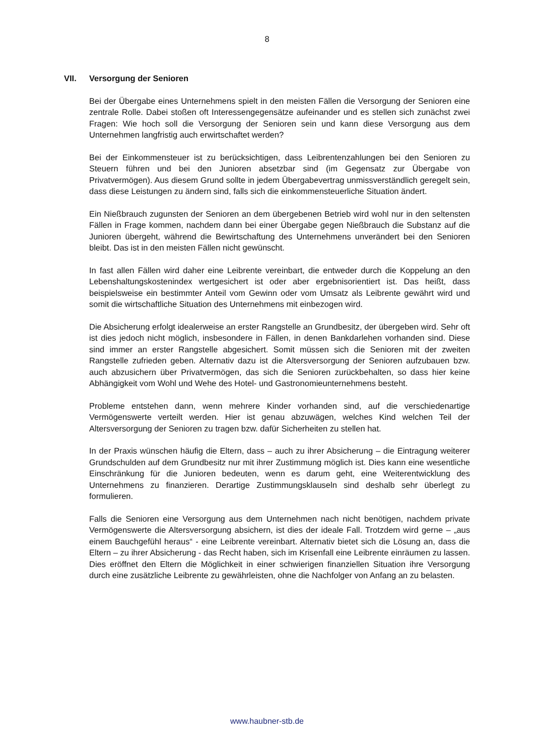8
VII. Versorgung der Senioren
Bei der Übergabe eines Unternehmens spielt in den meisten Fällen die Versorgung der Senioren eine zentrale Rolle. Dabei stoßen oft Interessengegensätze aufeinander und es stellen sich zunächst zwei Fragen: Wie hoch soll die Versorgung der Senioren sein und kann diese Versorgung aus dem Unternehmen langfristig auch erwirtschaftet werden?
Bei der Einkommensteuer ist zu berücksichtigen, dass Leibrentenzahlungen bei den Senioren zu Steuern führen und bei den Junioren absetzbar sind (im Gegensatz zur Übergabe von Privatvermögen). Aus diesem Grund sollte in jedem Übergabevertrag unmissverständlich geregelt sein, dass diese Leistungen zu ändern sind, falls sich die einkommensteuerliche Situation ändert.
Ein Nießbrauch zugunsten der Senioren an dem übergebenen Betrieb wird wohl nur in den seltensten Fällen in Frage kommen, nachdem dann bei einer Übergabe gegen Nießbrauch die Substanz auf die Junioren übergeht, während die Bewirtschaftung des Unternehmens unverändert bei den Senioren bleibt. Das ist in den meisten Fällen nicht gewünscht.
In fast allen Fällen wird daher eine Leibrente vereinbart, die entweder durch die Koppelung an den Lebenshaltungskostenindex wertgesichert ist oder aber ergebnisorientiert ist. Das heißt, dass beispielsweise ein bestimmter Anteil vom Gewinn oder vom Umsatz als Leibrente gewährt wird und somit die wirtschaftliche Situation des Unternehmens mit einbezogen wird.
Die Absicherung erfolgt idealerweise an erster Rangstelle an Grundbesitz, der übergeben wird. Sehr oft ist dies jedoch nicht möglich, insbesondere in Fällen, in denen Bankdarlehen vorhanden sind. Diese sind immer an erster Rangstelle abgesichert. Somit müssen sich die Senioren mit der zweiten Rangstelle zufrieden geben. Alternativ dazu ist die Altersversorgung der Senioren aufzubauen bzw. auch abzusichern über Privatvermögen, das sich die Senioren zurückbehalten, so dass hier keine Abhängigkeit vom Wohl und Wehe des Hotel- und Gastronomieunternehmens besteht.
Probleme entstehen dann, wenn mehrere Kinder vorhanden sind, auf die verschiedenartige Vermögenswerte verteilt werden. Hier ist genau abzuwägen, welches Kind welchen Teil der Altersversorgung der Senioren zu tragen bzw. dafür Sicherheiten zu stellen hat.
In der Praxis wünschen häufig die Eltern, dass – auch zu ihrer Absicherung – die Eintragung weiterer Grundschulden auf dem Grundbesitz nur mit ihrer Zustimmung möglich ist. Dies kann eine wesentliche Einschränkung für die Junioren bedeuten, wenn es darum geht, eine Weiterentwicklung des Unternehmens zu finanzieren. Derartige Zustimmungsklauseln sind deshalb sehr überlegt zu formulieren.
Falls die Senioren eine Versorgung aus dem Unternehmen nach nicht benötigen, nachdem private Vermögenswerte die Altersversorgung absichern, ist dies der ideale Fall. Trotzdem wird gerne – „aus einem Bauchgefühl heraus“ - eine Leibrente vereinbart. Alternativ bietet sich die Lösung an, dass die Eltern – zu ihrer Absicherung - das Recht haben, sich im Krisenfall eine Leibrente einräumen zu lassen. Dies eröffnet den Eltern die Möglichkeit in einer schwierigen finanziellen Situation ihre Versorgung durch eine zusätzliche Leibrente zu gewährleisten, ohne die Nachfolger von Anfang an zu belasten.
www.haubner-stb.de